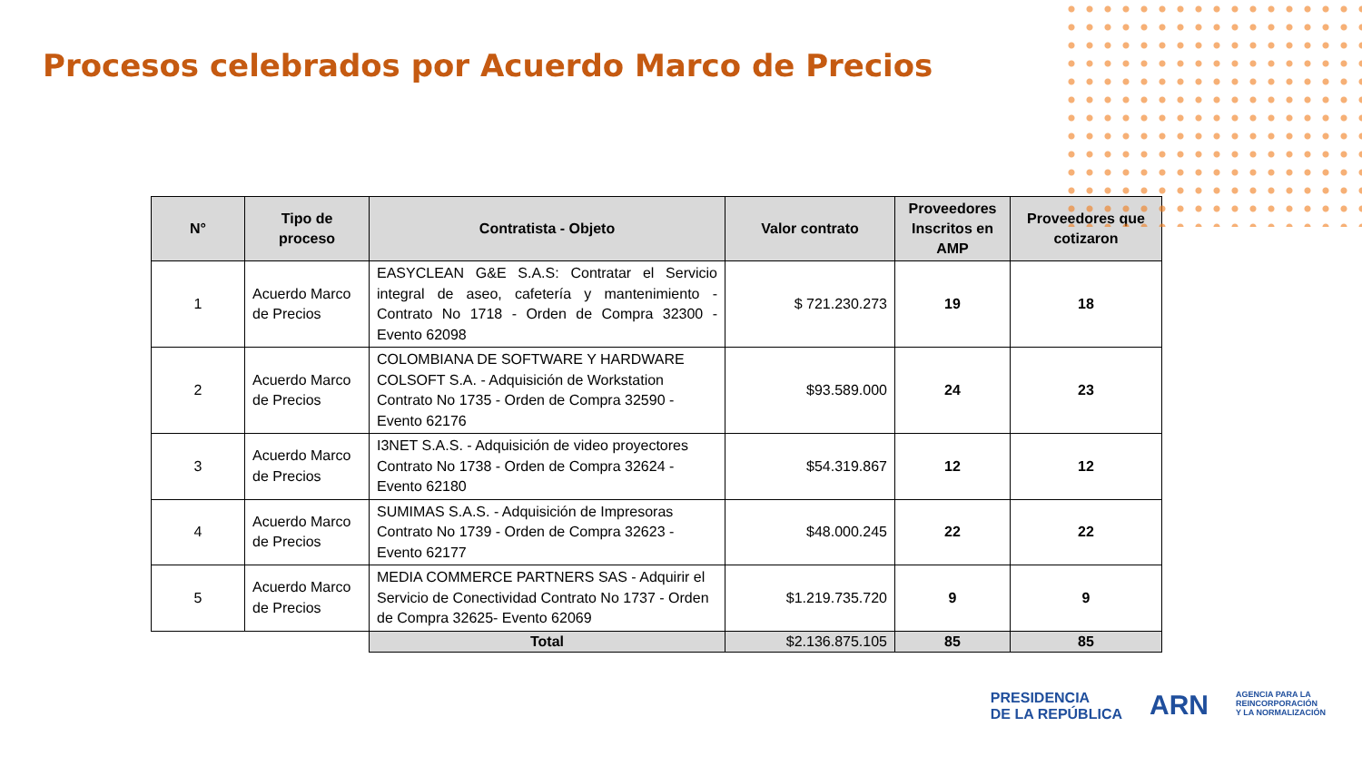Procesos celebrados por Acuerdo Marco de Precios
| N° | Tipo de proceso | Contratista - Objeto | Valor contrato | Proveedores Inscritos en AMP | Proveedores que cotizaron |
| --- | --- | --- | --- | --- | --- |
| 1 | Acuerdo Marco de Precios | EASYCLEAN G&E S.A.S: Contratar el Servicio integral de aseo, cafetería y mantenimiento - Contrato No 1718 - Orden de Compra 32300 - Evento 62098 | $ 721.230.273 | 19 | 18 |
| 2 | Acuerdo Marco de Precios | COLOMBIANA DE SOFTWARE Y HARDWARE COLSOFT S.A. - Adquisición de Workstation Contrato No 1735 - Orden de Compra 32590 - Evento 62176 | $93.589.000 | 24 | 23 |
| 3 | Acuerdo Marco de Precios | I3NET S.A.S. - Adquisición de video proyectores Contrato No 1738 - Orden de Compra 32624 - Evento 62180 | $54.319.867 | 12 | 12 |
| 4 | Acuerdo Marco de Precios | SUMIMAS S.A.S. - Adquisición de Impresoras Contrato No 1739 - Orden de Compra 32623 - Evento 62177 | $48.000.245 | 22 | 22 |
| 5 | Acuerdo Marco de Precios | MEDIA COMMERCE PARTNERS SAS - Adquirir el Servicio de Conectividad Contrato No 1737 - Orden de Compra 32625- Evento 62069 | $1.219.735.720 | 9 | 9 |
| | | Total | $2.136.875.105 | 85 | 85 |
PRESIDENCIA
DE LA REPÚBLICA
ARN
AGENCIA PARA LA
REINCORPORACIÓN
Y LA NORMALIZACIÓN